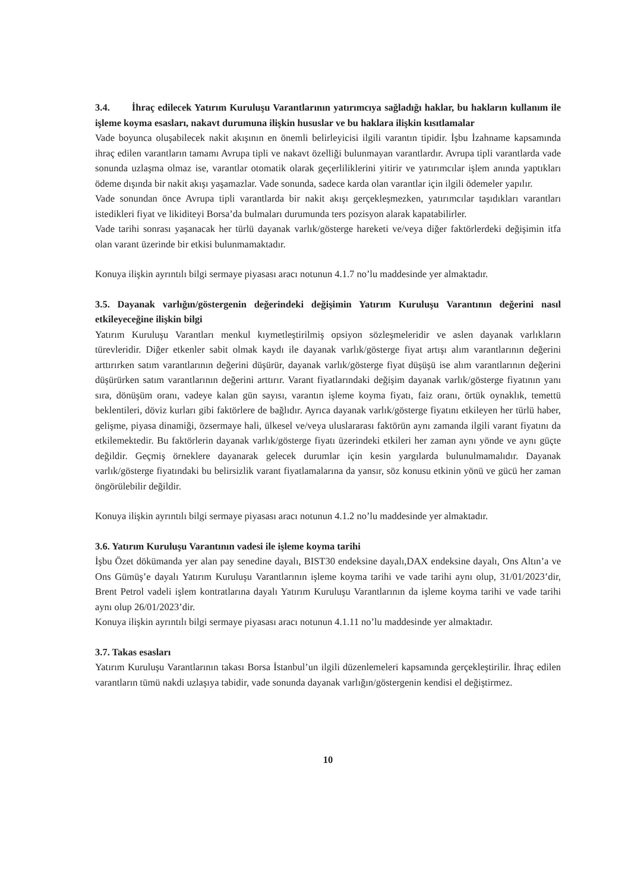3.4. İhraç edilecek Yatırım Kuruluşu Varantlarının yatırımcıya sağladığı haklar, bu hakların kullanım ile işleme koyma esasları, nakavt durumuna ilişkin hususlar ve bu haklara ilişkin kısıtlamalar
Vade boyunca oluşabilecek nakit akışının en önemli belirleyicisi ilgili varantın tipidir. İşbu İzahname kapsamında ihraç edilen varantların tamamı Avrupa tipli ve nakavt özelliği bulunmayan varantlardır. Avrupa tipli varantlarda vade sonunda uzlaşma olmaz ise, varantlar otomatik olarak geçerliliklerini yitirir ve yatırımcılar işlem anında yaptıkları ödeme dışında bir nakit akışı yaşamazlar. Vade sonunda, sadece karda olan varantlar için ilgili ödemeler yapılır.
Vade sonundan önce Avrupa tipli varantlarda bir nakit akışı gerçekleşmezken, yatırımcılar taşıdıkları varantları istedikleri fiyat ve likiditeyi Borsa’da bulmaları durumunda ters pozisyon alarak kapatabilirler.
Vade tarihi sonrası yaşanacak her türlü dayanak varlık/gösterge hareketi ve/veya diğer faktörlerdeki değişimin itfa olan varant üzerinde bir etkisi bulunmamaktadır.
Konuya ilişkin ayrıntılı bilgi sermaye piyasası aracı notunun 4.1.7 no’lu maddesinde yer almaktadır.
3.5. Dayanak varlığın/göstergenin değerindeki değişimin Yatırım Kuruluşu Varantının değerini nasıl etkileyeceğine ilişkin bilgi
Yatırım Kuruluşu Varantları menkul kıymetleştirilmiş opsiyon sözleşmeleridir ve aslen dayanak varlıkların türevleridir. Diğer etkenler sabit olmak kaydı ile dayanak varlık/gösterge fiyat artışı alım varantlarının değerini arttırırken satım varantlarının değerini düşürür, dayanak varlık/gösterge fiyat düşüşü ise alım varantlarının değerini düşürürken satım varantlarının değerini arttırır. Varant fiyatlarındaki değişim dayanak varlık/gösterge fiyatının yanı sıra, dönüşüm oranı, vadeye kalan gün sayısı, varantın işleme koyma fiyatı, faiz oranı, örtük oynaklık, temettü beklentileri, döviz kurları gibi faktörlere de bağlıdır. Ayrıca dayanak varlık/gösterge fiyatını etkileyen her türlü haber, gelişme, piyasa dinamiği, özsermaye hali, ülkesel ve/veya uluslararası faktörün aynı zamanda ilgili varant fiyatını da etkilemektedir. Bu faktörlerin dayanak varlık/gösterge fiyatı üzerindeki etkileri her zaman aynı yönde ve aynı güçte değildir. Geçmiş örneklere dayanarak gelecek durumlar için kesin yargılarda bulunulmamalıdır. Dayanak varlık/gösterge fiyatındaki bu belirsizlik varant fiyatlamalarına da yansır, söz konusu etkinin yönü ve gücü her zaman öngörülebilir değildir.
Konuya ilişkin ayrıntılı bilgi sermaye piyasası aracı notunun 4.1.2 no’lu maddesinde yer almaktadır.
3.6. Yatırım Kuruluşu Varantının vadesi ile işleme koyma tarihi
İşbu Özet dökümanda yer alan pay senedine dayalı, BIST30 endeksine dayalı,DAX endeksine dayalı, Ons Altın’a ve Ons Gümüş’e dayalı Yatırım Kuruluşu Varantlarının işleme koyma tarihi ve vade tarihi aynı olup, 31/01/2023’dir, Brent Petrol vadeli işlem kontratlarına dayalı Yatırım Kuruluşu Varantlarının da işleme koyma tarihi ve vade tarihi aynı olup 26/01/2023’dir.
Konuya ilişkin ayrıntılı bilgi sermaye piyasası aracı notunun 4.1.11 no’lu maddesinde yer almaktadır.
3.7. Takas esasları
Yatırım Kuruluşu Varantlarının takası Borsa İstanbul’un ilgili düzenlemeleri kapsamında gerçekleştirilir. İhraç edilen varantların tümü nakdi uzlaşıya tabidir, vade sonunda dayanak varlığın/göstergenin kendisi el değiştirmez.
10